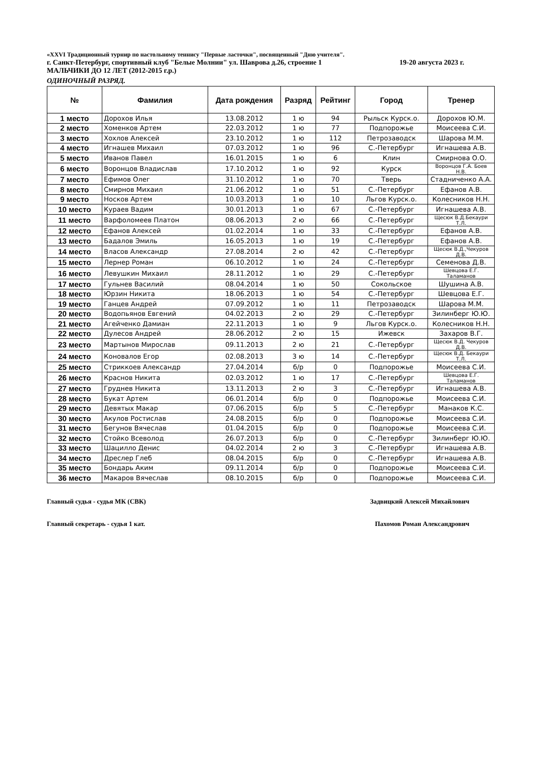«XXVI Традиционный турнир по настольному теннису "Первые ласточки", посвященный "Дню учителя".
г. Санкт-Петербург, спортивный клуб "Белые Молнии" ул. Шаврова д.26, строение 1 19-20 августа 2023 г.
МАЛЬЧИКИ ДО 12 ЛЕТ (2012-2015 г.р.)
ОДИНОЧНЫЙ РАЗРЯД.
| № | Фамилия | Дата рождения | Разряд | Рейтинг | Город | Тренер |
| --- | --- | --- | --- | --- | --- | --- |
| 1 место | Дорохов Илья | 13.08.2012 | 1 ю | 94 | Рыльск Курск.о. | Дорохов Ю.М. |
| 2 место | Хоменков Артем | 22.03.2012 | 1 ю | 77 | Подпорожье | Моисеева С.И. |
| 3 место | Хохлов Алексей | 23.10.2012 | 1 ю | 112 | Петрозаводск | Шарова М.М. |
| 4 место | Игнашев Михаил | 07.03.2012 | 1 ю | 96 | С.-Петербург | Игнашева А.В. |
| 5 место | Иванов Павел | 16.01.2015 | 1 ю | 6 | Клин | Смирнова О.О. |
| 6 место | Воронцов Владислав | 17.10.2012 | 1 ю | 92 | Курск | Воронцов Г.А. Боев Н.В. |
| 7 место | Ефимов Олег | 31.10.2012 | 1 ю | 70 | Тверь | Стадниченко А.А. |
| 8 место | Смирнов Михаил | 21.06.2012 | 1 ю | 51 | С.-Петербург | Ефанов А.В. |
| 9 место | Носков Артем | 10.03.2013 | 1 ю | 10 | Льгов Курск.о. | Колесников Н.Н. |
| 10 место | Кураев Вадим | 30.01.2013 | 1 ю | 67 | С.-Петербург | Игнашева А.В. |
| 11 место | Варфоломеев Платон | 08.06.2013 | 2 ю | 66 | С.-Петербург | Щесюк В.Д.Бекаури Т.Л. |
| 12 место | Ефанов Алексей | 01.02.2014 | 1 ю | 33 | С.-Петербург | Ефанов А.В. |
| 13 место | Бадалов Эмиль | 16.05.2013 | 1 ю | 19 | С.-Петербург | Ефанов А.В. |
| 14 место | Власов Александр | 27.08.2014 | 2 ю | 42 | С.-Петербург | Щесюк В.Д.,Чекуров Д.В. |
| 15 место | Лернер Роман | 06.10.2012 | 1 ю | 24 | С.-Петербург | Семенова Д.В. |
| 16 место | Левушкин Михаил | 28.11.2012 | 1 ю | 29 | С.-Петербург | Шевцова Е.Г. Таламанов |
| 17 место | Гульнев Василий | 08.04.2014 | 1 ю | 50 | Сокольское | Шушина А.В. |
| 18 место | Юрзин Никита | 18.06.2013 | 1 ю | 54 | С.-Петербург | Шевцова Е.Г. |
| 19 место | Ганцев Андрей | 07.09.2012 | 1 ю | 11 | Петрозаводск | Шарова М.М. |
| 20 место | Водопьянов Евгений | 04.02.2013 | 2 ю | 29 | С.-Петербург | Зилинберг Ю.Ю. |
| 21 место | Агейченко Дамиан | 22.11.2013 | 1 ю | 9 | Льгов Курск.о. | Колесников Н.Н. |
| 22 место | Дулесов Андрей | 28.06.2012 | 2 ю | 15 | Ижевск | Захаров В.Г. |
| 23 место | Мартынов Мирослав | 09.11.2013 | 2 ю | 21 | С.-Петербург | Щесюк В.Д. Чекуров Д.В. |
| 24 место | Коновалов Егор | 02.08.2013 | 3 ю | 14 | С.-Петербург | Щесюк В.Д. Бекаури Т.Л. |
| 25 место | Стриккоев Александр | 27.04.2014 | б/р | 0 | Подпорожье | Моисеева С.И. |
| 26 место | Краснов Никита | 02.03.2012 | 1 ю | 17 | С.-Петербург | Шевцова Е.Г. Таламанов |
| 27 место | Груднев Никита | 13.11.2013 | 2 ю | 3 | С.-Петербург | Игнашева А.В. |
| 28 место | Букат Артем | 06.01.2014 | б/р | 0 | Подпорожье | Моисеева С.И. |
| 29 место | Девятых Макар | 07.06.2015 | б/р | 5 | С.-Петербург | Манаков К.С. |
| 30 место | Акулов Ростислав | 24.08.2015 | б/р | 0 | Подпорожье | Моисеева С.И. |
| 31 место | Бегунов Вячеслав | 01.04.2015 | б/р | 0 | Подпорожье | Моисеева С.И. |
| 32 место | Стойко Всеволод | 26.07.2013 | б/р | 0 | С.-Петербург | Зилинберг Ю.Ю. |
| 33 место | Шацилло Денис | 04.02.2014 | 2 ю | 3 | С.-Петербург | Игнашева А.В. |
| 34 место | Дреслер Глеб | 08.04.2015 | б/р | 0 | С.-Петербург | Игнашева А.В. |
| 35 место | Бондарь Аким | 09.11.2014 | б/р | 0 | Подпорожье | Моисеева С.И. |
| 36 место | Макаров Вячеслав | 08.10.2015 | б/р | 0 | Подпорожье | Моисеева С.И. |
Главный судья - судья МК (СВК) Задвицкий Алексей Михайлович
Главный секретарь - судья 1 кат. Пахомов Роман Александрович